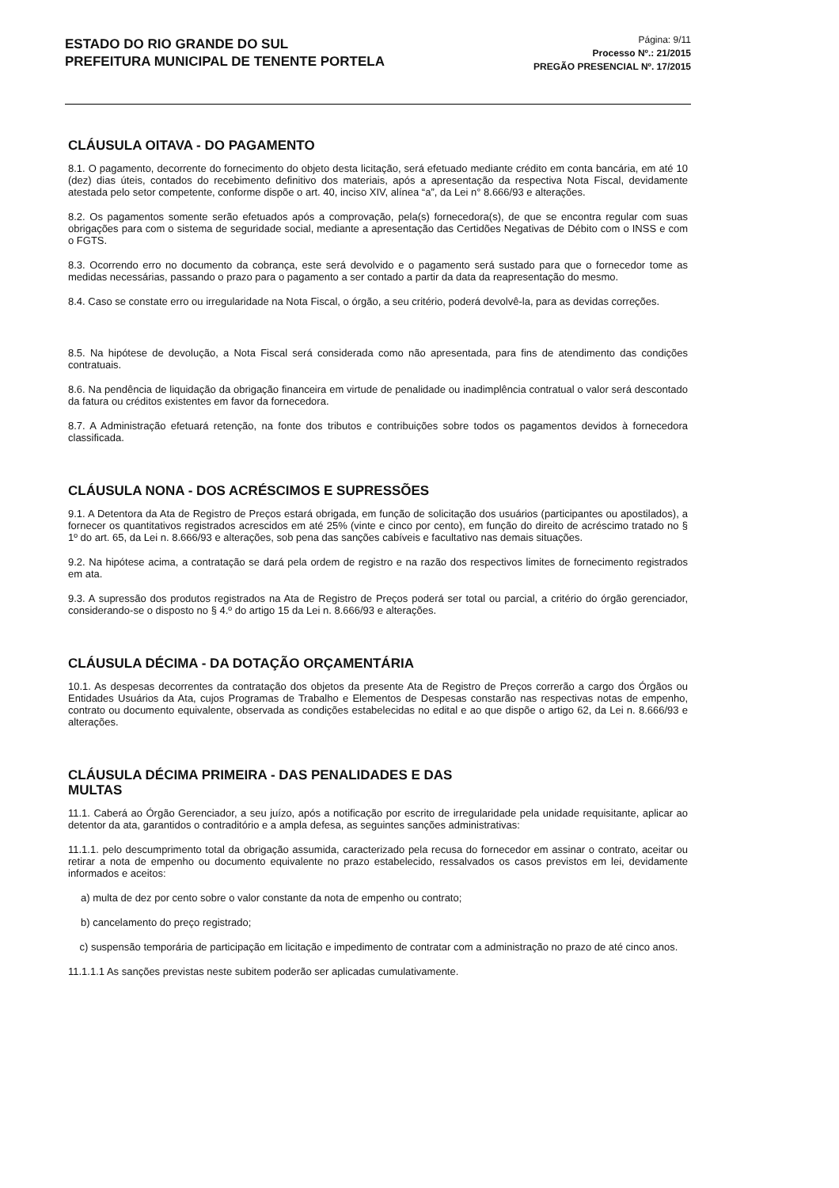ESTADO DO RIO GRANDE DO SUL
PREFEITURA MUNICIPAL DE TENENTE PORTELA
Página: 9/11
Processo Nº.: 21/2015
PREGÃO PRESENCIAL Nº. 17/2015
CLÁUSULA OITAVA - DO PAGAMENTO
8.1. O pagamento, decorrente do fornecimento do objeto desta licitação, será efetuado mediante crédito em conta bancária, em até 10 (dez) dias úteis, contados do recebimento definitivo dos materiais, após a apresentação da respectiva Nota Fiscal, devidamente atestada pelo setor competente, conforme dispõe o art. 40, inciso XIV, alínea “a”, da Lei n° 8.666/93 e alterações.
8.2. Os pagamentos somente serão efetuados após a comprovação, pela(s) fornecedora(s), de que se encontra regular com suas obrigações para com o sistema de seguridade social, mediante a apresentação das Certidões Negativas de Débito com o INSS e com o FGTS.
8.3. Ocorrendo erro no documento da cobrança, este será devolvido e o pagamento será sustado para que o fornecedor tome as medidas necessárias, passando o prazo para o pagamento a ser contado a partir da data da reapresentação do mesmo.
8.4. Caso se constate erro ou irregularidade na Nota Fiscal, o órgão, a seu critério, poderá devolvê-la, para as devidas correções.
8.5. Na hipótese de devolução, a Nota Fiscal será considerada como não apresentada, para fins de atendimento das condições contratuais.
8.6. Na pendência de liquidação da obrigação financeira em virtude de penalidade ou inadimplência contratual o valor será descontado da fatura ou créditos existentes em favor da fornecedora.
8.7. A Administração efetuará retenção, na fonte dos tributos e contribuições sobre todos os pagamentos devidos à fornecedora classificada.
CLÁUSULA NONA - DOS ACRÉSCIMOS E SUPRESSÕES
9.1. A Detentora da Ata de Registro de Preços estará obrigada, em função de solicitação dos usuários (participantes ou apostilados), a fornecer os quantitativos registrados acrescidos em até 25% (vinte e cinco por cento), em função do direito de acréscimo tratado no § 1º do art. 65, da Lei n. 8.666/93 e alterações, sob pena das sanções cabíveis e facultativo nas demais situações.
9.2. Na hipótese acima, a contratação se dará pela ordem de registro e na razão dos respectivos limites de fornecimento registrados em ata.
9.3. A supressão dos produtos registrados na Ata de Registro de Preços poderá ser total ou parcial, a critério do órgão gerenciador, considerando-se o disposto no § 4.º do artigo 15 da Lei n. 8.666/93 e alterações.
CLÁUSULA DÉCIMA - DA DOTAÇÃO ORÇAMENTÁRIA
10.1. As despesas decorrentes da contratação dos objetos da presente Ata de Registro de Preços correrão a cargo dos Órgãos ou Entidades Usuários da Ata, cujos Programas de Trabalho e Elementos de Despesas constarão nas respectivas notas de empenho, contrato ou documento equivalente, observada as condições estabelecidas no edital e ao que dispõe o artigo 62, da Lei n. 8.666/93 e alterações.
CLÁUSULA DÉCIMA PRIMEIRA - DAS PENALIDADES E DAS
MULTAS
11.1. Caberá ao Órgão Gerenciador, a seu juízo, após a notificação por escrito de irregularidade pela unidade requisitante, aplicar ao detentor da ata, garantidos o contraditório e a ampla defesa, as seguintes sanções administrativas:
11.1.1. pelo descumprimento total da obrigação assumida, caracterizado pela recusa do fornecedor em assinar o contrato, aceitar ou retirar a nota de empenho ou documento equivalente no prazo estabelecido, ressalvados os casos previstos em lei, devidamente informados e aceitos:
a) multa de dez por cento sobre o valor constante da nota de empenho ou contrato;
b) cancelamento do preço registrado;
c) suspensão temporária de participação em licitação e impedimento de contratar com a administração no prazo de até cinco anos.
11.1.1.1 As sanções previstas neste subitem poderão ser aplicadas cumulativamente.